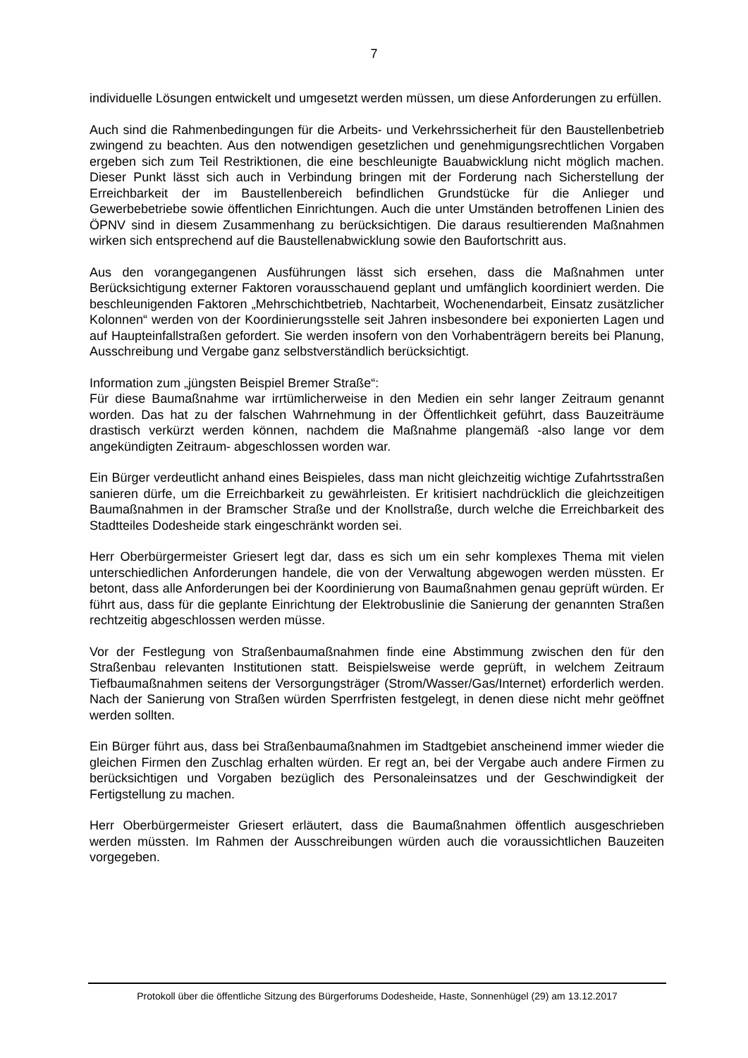7
individuelle Lösungen entwickelt und umgesetzt werden müssen, um diese Anforderungen zu erfüllen.
Auch sind die Rahmenbedingungen für die Arbeits- und Verkehrssicherheit für den Baustellenbetrieb zwingend zu beachten. Aus den notwendigen gesetzlichen und genehmigungsrechtlichen Vorgaben ergeben sich zum Teil Restriktionen, die eine beschleunigte Bauabwicklung nicht möglich machen. Dieser Punkt lässt sich auch in Verbindung bringen mit der Forderung nach Sicherstellung der Erreichbarkeit der im Baustellenbereich befindlichen Grundstücke für die Anlieger und Gewerbebetriebe sowie öffentlichen Einrichtungen. Auch die unter Umständen betroffenen Linien des ÖPNV sind in diesem Zusammenhang zu berücksichtigen. Die daraus resultierenden Maßnahmen wirken sich entsprechend auf die Baustellenabwicklung sowie den Baufortschritt aus.
Aus den vorangegangenen Ausführungen lässt sich ersehen, dass die Maßnahmen unter Berücksichtigung externer Faktoren vorausschauend geplant und umfänglich koordiniert werden. Die beschleunigenden Faktoren „Mehrschichtbetrieb, Nachtarbeit, Wochenendarbeit, Einsatz zusätzlicher Kolonnen“ werden von der Koordinierungsstelle seit Jahren insbesondere bei exponierten Lagen und auf Haupteinfallstraßen gefordert. Sie werden insofern von den Vorhabenträgern bereits bei Planung, Ausschreibung und Vergabe ganz selbstverständlich berücksichtigt.
Information zum „jüngsten Beispiel Bremer Straße“:
Für diese Baumaßnahme war irrtümlicherweise in den Medien ein sehr langer Zeitraum genannt worden. Das hat zu der falschen Wahrnehmung in der Öffentlichkeit geführt, dass Bauzeiträume drastisch verkürzt werden können, nachdem die Maßnahme plangemäß -also lange vor dem angekündigten Zeitraum- abgeschlossen worden war.
Ein Bürger verdeutlicht anhand eines Beispieles, dass man nicht gleichzeitig wichtige Zufahrtsstraßen sanieren dürfe, um die Erreichbarkeit zu gewährleisten. Er kritisiert nachdrücklich die gleichzeitigen Baumaßnahmen in der Bramscher Straße und der Knollstraße, durch welche die Erreichbarkeit des Stadtteiles Dodesheide stark eingeschränkt worden sei.
Herr Oberbürgermeister Griesert legt dar, dass es sich um ein sehr komplexes Thema mit vielen unterschiedlichen Anforderungen handele, die von der Verwaltung abgewogen werden müssten. Er betont, dass alle Anforderungen bei der Koordinierung von Baumaßnahmen genau geprüft würden. Er führt aus, dass für die geplante Einrichtung der Elektrobuslinie die Sanierung der genannten Straßen rechtzeitig abgeschlossen werden müsse.
Vor der Festlegung von Straßenbaumaßnahmen finde eine Abstimmung zwischen den für den Straßenbau relevanten Institutionen statt. Beispielsweise werde geprüft, in welchem Zeitraum Tiefbaumaßnahmen seitens der Versorgungsträger (Strom/Wasser/Gas/Internet) erforderlich werden. Nach der Sanierung von Straßen würden Sperrfristen festgelegt, in denen diese nicht mehr geöffnet werden sollten.
Ein Bürger führt aus, dass bei Straßenbaumaßnahmen im Stadtgebiet anscheinend immer wieder die gleichen Firmen den Zuschlag erhalten würden. Er regt an, bei der Vergabe auch andere Firmen zu berücksichtigen und Vorgaben bezüglich des Personaleinsatzes und der Geschwindigkeit der Fertigstellung zu machen.
Herr Oberbürgermeister Griesert erläutert, dass die Baumaßnahmen öffentlich ausgeschrieben werden müssten. Im Rahmen der Ausschreibungen würden auch die voraussichtlichen Bauzeiten vorgegeben.
Protokoll über die öffentliche Sitzung des Bürgerforums Dodesheide, Haste, Sonnenhügel (29) am 13.12.2017